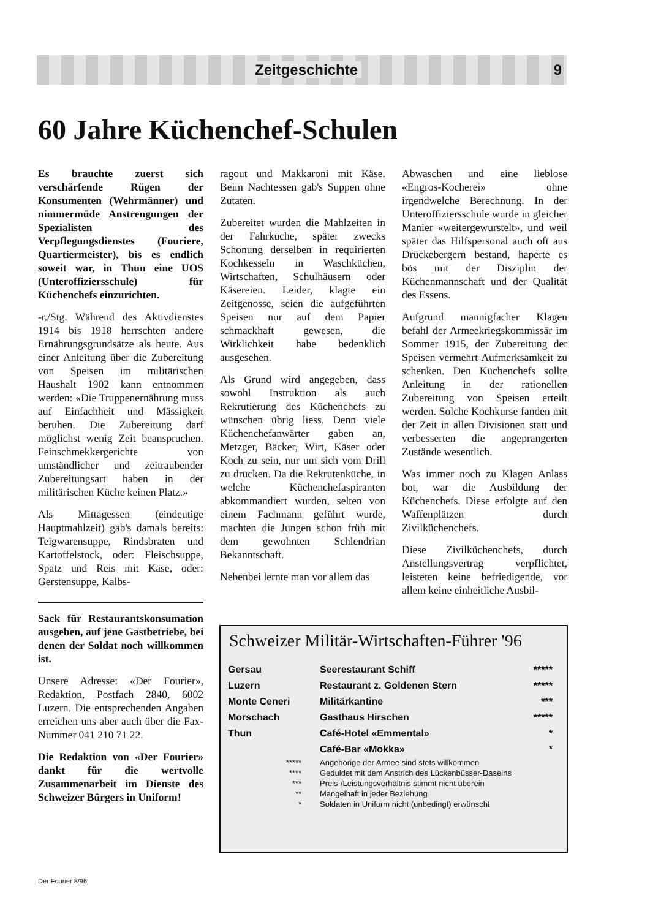Zeitgeschichte 9
60 Jahre Küchenchef-Schulen
Es brauchte zuerst sich verschärfende Rügen der Konsumenten (Wehrmänner) und nimmermüde Anstrengungen der Spezialisten des Verpflegungsdienstes (Fouriere, Quartiermeister), bis es endlich soweit war, in Thun eine UOS (Unteroffiziersschule) für Küchenchefs einzurichten.
-r./Stg. Während des Aktivdienstes 1914 bis 1918 herrschten andere Ernährungsgrundsätze als heute. Aus einer Anleitung über die Zubereitung von Speisen im militärischen Haushalt 1902 kann entnommen werden: «Die Truppenernährung muss auf Einfachheit und Mässigkeit beruhen. Die Zubereitung darf möglichst wenig Zeit beanspruchen. Feinschmekkergerichte von umständlicher und zeitraubender Zubereitungsart haben in der militärischen Küche keinen Platz.»
Als Mittagessen (eindeutige Hauptmahlzeit) gab's damals bereits: Teigwarensuppe, Rindsbraten und Kartoffelstock, oder: Fleischsuppe, Spatz und Reis mit Käse, oder: Gerstensuppe, Kalbs-
Sack für Restaurantskonsumation ausgeben, auf jene Gastbetriebe, bei denen der Soldat noch willkommen ist.
Unsere Adresse: «Der Fourier», Redaktion, Postfach 2840, 6002 Luzern. Die entsprechenden Angaben erreichen uns aber auch über die Fax-Nummer 041 210 71 22.
Die Redaktion von «Der Fourier» dankt für die wertvolle Zusammenarbeit im Dienste des Schweizer Bürgers in Uniform!
ragout und Makkaroni mit Käse. Beim Nachtessen gab's Suppen ohne Zutaten.
Zubereitet wurden die Mahlzeiten in der Fahrküche, später zwecks Schonung derselben in requirierten Kochkesseln in Waschküchen, Wirtschaften, Schulhäusern oder Käsereien. Leider, klagte ein Zeitgenosse, seien die aufgeführten Speisen nur auf dem Papier schmackhaft gewesen, die Wirklichkeit habe bedenklich ausgesehen.
Als Grund wird angegeben, dass sowohl Instruktion als auch Rekrutierung des Küchenchefs zu wünschen übrig liess. Denn viele Küchenchefanwärter gaben an, Metzger, Bäcker, Wirt, Käser oder Koch zu sein, nur um sich vom Drill zu drücken. Da die Rekrutenküche, in welche Küchenchefaspiranten abkommandiert wurden, selten von einem Fachmann geführt wurde, machten die Jungen schon früh mit dem gewohnten Schlendrian Bekanntschaft.
Nebenbei lernte man vor allem das
Abwaschen und eine lieblose «Engros-Kocherei» ohne irgendwelche Berechnung. In der Unteroffiziersschule wurde in gleicher Manier «weitergewurstelt», und weil später das Hilfspersonal auch oft aus Drückebergern bestand, haperte es bös mit der Disziplin der Küchenmannschaft und der Qualität des Essens.
Aufgrund mannigfacher Klagen befahl der Armeekriegskommissär im Sommer 1915, der Zubereitung der Speisen vermehrt Aufmerksamkeit zu schenken. Den Küchenchefs sollte Anleitung in der rationellen Zubereitung von Speisen erteilt werden. Solche Kochkurse fanden mit der Zeit in allen Divisionen statt und verbesserten die angeprangerten Zustände wesentlich.
Was immer noch zu Klagen Anlass bot, war die Ausbildung der Küchenchefs. Diese erfolgte auf den Waffenplätzen durch Zivilküchenchefs.
Diese Zivilküchenchefs, durch Anstellungsvertrag verpflichtet, leisteten keine befriedigende, vor allem keine einheitliche Ausbil-
Schweizer Militär-Wirtschaften-Führer '96
| Gersau | Seerestaurant Schiff | ***** |
| Luzern | Restaurant z. Goldenen Stern | ***** |
| Monte Ceneri | Militärkantine | *** |
| Morschach | Gasthaus Hirschen | ***** |
| Thun | Café-Hotel «Emmental» | * |
| | Café-Bar «Mokka» | * |
| ***** | Angehörige der Armee sind stets willkommen |
| **** | Geduldet mit dem Anstrich des Lückenbüsser-Daseins |
| *** | Preis-/Leistungsverhältnis stimmt nicht überein |
| ** | Mangelhaft in jeder Beziehung |
| * | Soldaten in Uniform nicht (unbedingt) erwünscht |
Der Fourier 8/96